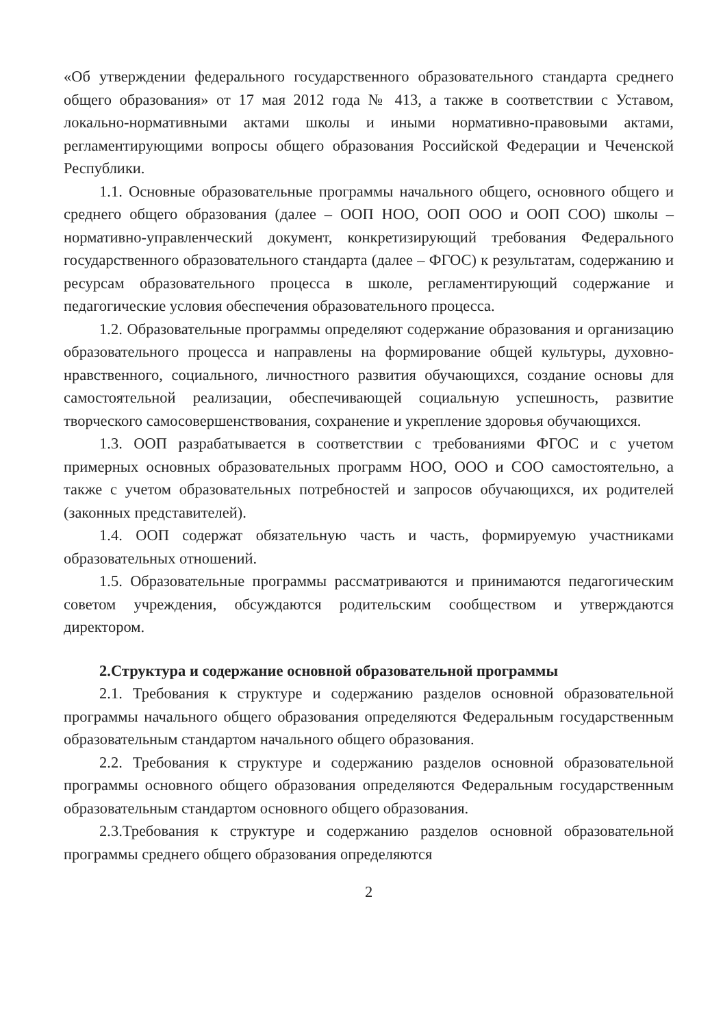«Об утверждении федерального государственного образовательного стандарта среднего общего образования» от 17 мая 2012 года № 413, а также в соответствии с Уставом, локально-нормативными актами школы и иными нормативно-правовыми актами, регламентирующими вопросы общего образования Российской Федерации и Чеченской Республики.
1.1. Основные образовательные программы начального общего, основного общего и среднего общего образования (далее – ООП НОО, ООП ООО и ООП СОО) школы – нормативно-управленческий документ, конкретизирующий требования Федерального государственного образовательного стандарта (далее – ФГОС) к результатам, содержанию и ресурсам образовательного процесса в школе, регламентирующий содержание и педагогические условия обеспечения образовательного процесса.
1.2. Образовательные программы определяют содержание образования и организацию образовательного процесса и направлены на формирование общей культуры, духовно-нравственного, социального, личностного развития обучающихся, создание основы для самостоятельной реализации, обеспечивающей социальную успешность, развитие творческого самосовершенствования, сохранение и укрепление здоровья обучающихся.
1.3. ООП разрабатывается в соответствии с требованиями ФГОС и с учетом примерных основных образовательных программ НОО, ООО и СОО самостоятельно, а также с учетом образовательных потребностей и запросов обучающихся, их родителей (законных представителей).
1.4. ООП содержат обязательную часть и часть, формируемую участниками образовательных отношений.
1.5. Образовательные программы рассматриваются и принимаются педагогическим советом учреждения, обсуждаются родительским сообществом и утверждаются директором.
2.Структура и содержание основной образовательной программы
2.1. Требования к структуре и содержанию разделов основной образовательной программы начального общего образования определяются Федеральным государственным образовательным стандартом начального общего образования.
2.2. Требования к структуре и содержанию разделов основной образовательной программы основного общего образования определяются Федеральным государственным образовательным стандартом основного общего образования.
2.3.Требования к структуре и содержанию разделов основной образовательной программы среднего общего образования определяются
2